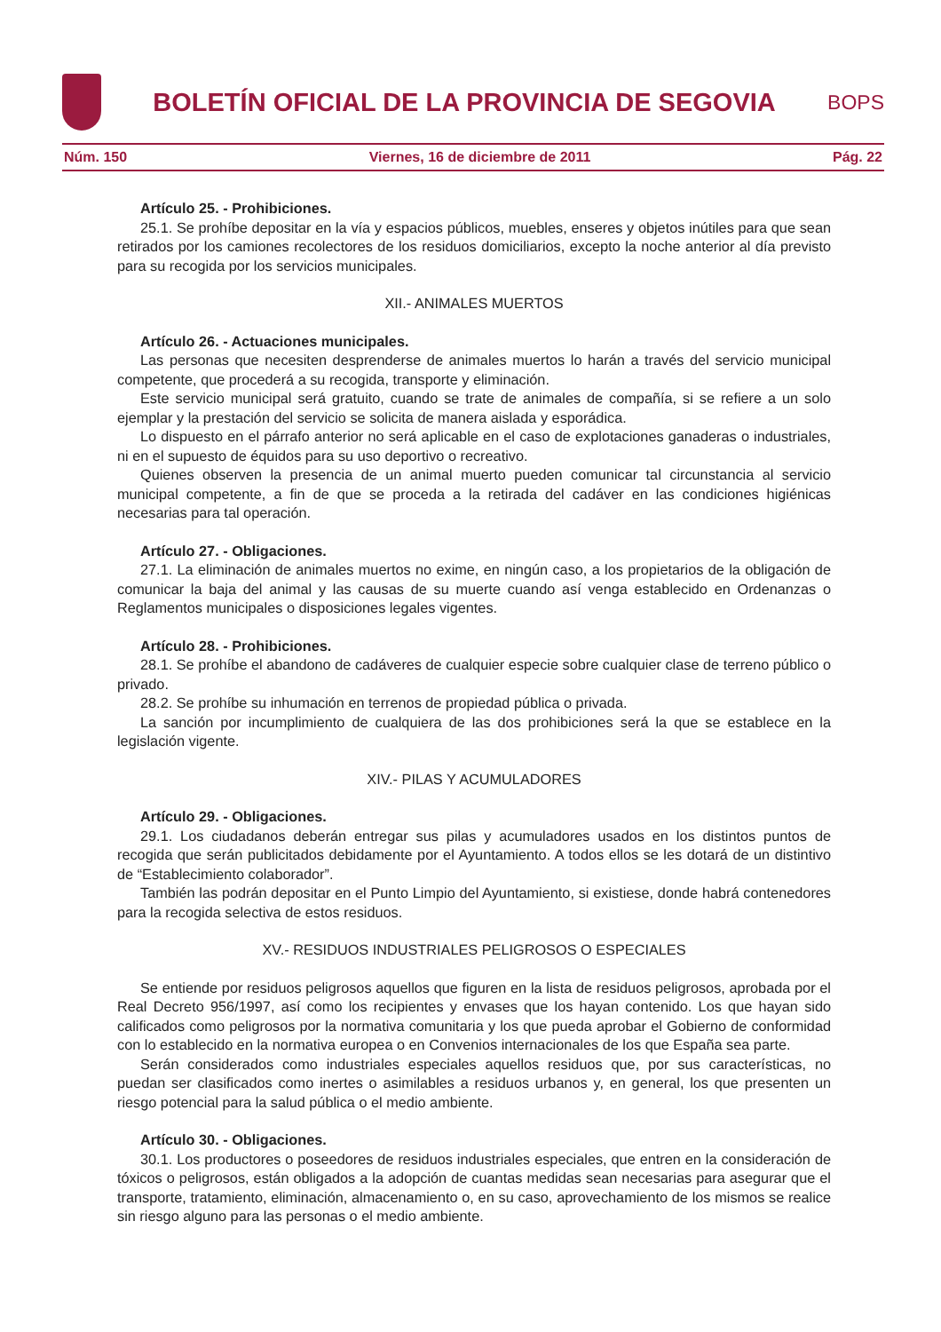BOLETÍN OFICIAL DE LA PROVINCIA DE SEGOVIA
BOPS
Núm. 150 Viernes, 16 de diciembre de 2011 Pág. 22
Artículo 25. - Prohibiciones.
25.1. Se prohíbe depositar en la vía y espacios públicos, muebles, enseres y objetos inútiles para que sean retirados por los camiones recolectores de los residuos domiciliarios, excepto la noche anterior al día previsto para su recogida por los servicios municipales.
XII.- ANIMALES MUERTOS
Artículo 26. - Actuaciones municipales.
Las personas que necesiten desprenderse de animales muertos lo harán a través del servicio municipal competente, que procederá a su recogida, transporte y eliminación.
Este servicio municipal será gratuito, cuando se trate de animales de compañía, si se refiere a un solo ejemplar y la prestación del servicio se solicita de manera aislada y esporádica.
Lo dispuesto en el párrafo anterior no será aplicable en el caso de explotaciones ganaderas o industriales, ni en el supuesto de équidos para su uso deportivo o recreativo.
Quienes observen la presencia de un animal muerto pueden comunicar tal circunstancia al servicio municipal competente, a fin de que se proceda a la retirada del cadáver en las condiciones higiénicas necesarias para tal operación.
Artículo 27. - Obligaciones.
27.1. La eliminación de animales muertos no exime, en ningún caso, a los propietarios de la obligación de comunicar la baja del animal y las causas de su muerte cuando así venga establecido en Ordenanzas o Reglamentos municipales o disposiciones legales vigentes.
Artículo 28. - Prohibiciones.
28.1. Se prohíbe el abandono de cadáveres de cualquier especie sobre cualquier clase de terreno público o privado.
28.2. Se prohíbe su inhumación en terrenos de propiedad pública o privada.
La sanción por incumplimiento de cualquiera de las dos prohibiciones será la que se establece en la legislación vigente.
XIV.- PILAS Y ACUMULADORES
Artículo 29. - Obligaciones.
29.1. Los ciudadanos deberán entregar sus pilas y acumuladores usados en los distintos puntos de recogida que serán publicitados debidamente por el Ayuntamiento. A todos ellos se les dotará de un distintivo de “Establecimiento colaborador”.
También las podrán depositar en el Punto Limpio del Ayuntamiento, si existiese, donde habrá contenedores para la recogida selectiva de estos residuos.
XV.- RESIDUOS INDUSTRIALES PELIGROSOS O ESPECIALES
Se entiende por residuos peligrosos aquellos que figuren en la lista de residuos peligrosos, aprobada por el Real Decreto 956/1997, así como los recipientes y envases que los hayan contenido. Los que hayan sido calificados como peligrosos por la normativa comunitaria y los que pueda aprobar el Gobierno de conformidad con lo establecido en la normativa europea o en Convenios internacionales de los que España sea parte.
Serán considerados como industriales especiales aquellos residuos que, por sus características, no puedan ser clasificados como inertes o asimilables a residuos urbanos y, en general, los que presenten un riesgo potencial para la salud pública o el medio ambiente.
Artículo 30. - Obligaciones.
30.1. Los productores o poseedores de residuos industriales especiales, que entren en la consideración de tóxicos o peligrosos, están obligados a la adopción de cuantas medidas sean necesarias para asegurar que el transporte, tratamiento, eliminación, almacenamiento o, en su caso, aprovechamiento de los mismos se realice sin riesgo alguno para las personas o el medio ambiente.